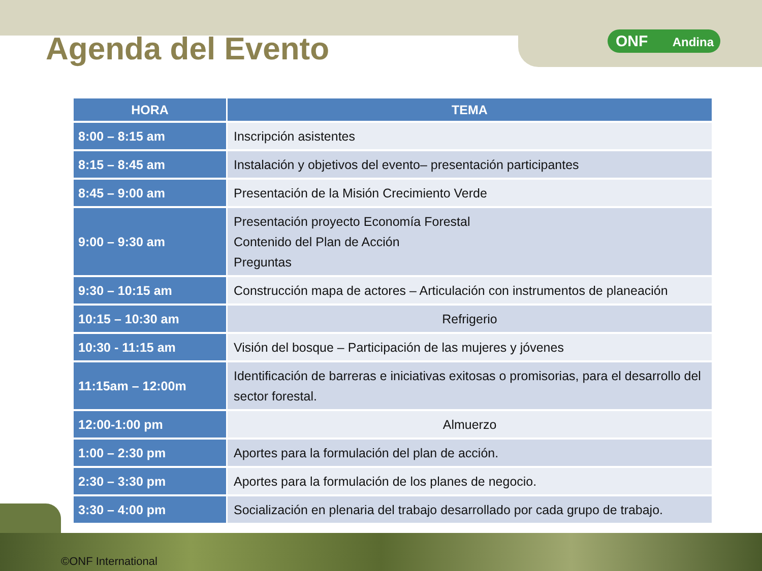Agenda del Evento
ONF Andina
| HORA | TEMA |
| --- | --- |
| 8:00 – 8:15 am | Inscripción asistentes |
| 8:15 – 8:45 am | Instalación y objetivos del evento– presentación participantes |
| 8:45 – 9:00 am | Presentación de la Misión Crecimiento Verde |
| 9:00 – 9:30 am | Presentación proyecto Economía Forestal Contenido del Plan de Acción Preguntas |
| 9:30 – 10:15 am | Construcción mapa de actores – Articulación con instrumentos de planeación |
| 10:15 – 10:30 am | Refrigerio |
| 10:30 - 11:15 am | Visión del bosque – Participación de las mujeres y jóvenes |
| 11:15am – 12:00m | Identificación de barreras e iniciativas exitosas o promisorias, para el desarrollo del sector forestal. |
| 12:00-1:00 pm | Almuerzo |
| 1:00 – 2:30 pm | Aportes para la formulación del plan de acción. |
| 2:30 – 3:30 pm | Aportes para la formulación de los planes de negocio. |
| 3:30 – 4:00 pm | Socialización en plenaria del trabajo desarrollado por cada grupo de trabajo. |
©ONF International